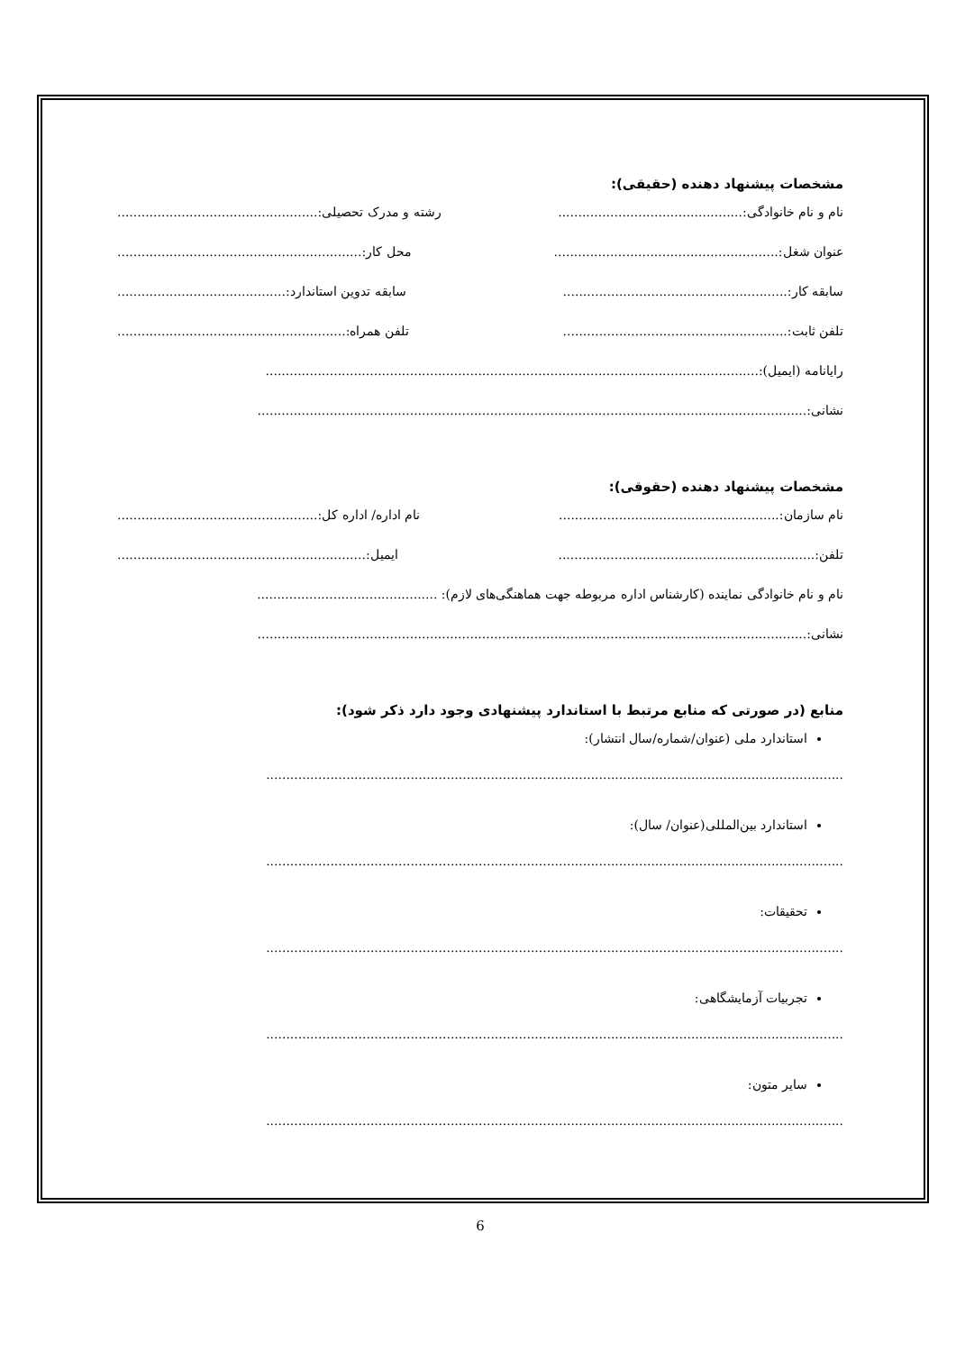مشخصات پیشنهاد دهنده (حقیقی):
نام و نام خانوادگی:.............................................. رشته و مدرک تحصیلی:..................................................
عنوان شغل:........................................................ محل کار:.............................................................
سابقه کار:........................................................ سابقه تدوین استاندارد:..........................................
تلفن ثابت:........................................................ تلفن همراه:.........................................................
رایانامه (ایمیل):...........................................................................................................................
نشانی:.........................................................................................................................................
مشخصات پیشنهاد دهنده (حقوقی):
نام سازمان:....................................................... نام اداره/ اداره کل:..................................................
تلفن:................................................................ ایمیل:..............................................................
نام و نام خانوادگی نماینده (کارشناس اداره مربوطه جهت هماهنگی‌های لازم): .............................................
نشانی:.........................................................................................................................................
منابع (در صورتی که منابع مرتبط با استاندارد پیشنهادی وجود دارد ذکر شود):
استاندارد ملی (عنوان/شماره/سال انتشار):
................................................................................................................................................
استاندارد بین‌المللی(عنوان/ سال):
................................................................................................................................................
تحقیقات:
................................................................................................................................................
تجربیات آزمایشگاهی:
................................................................................................................................................
سایر متون:
................................................................................................................................................
6